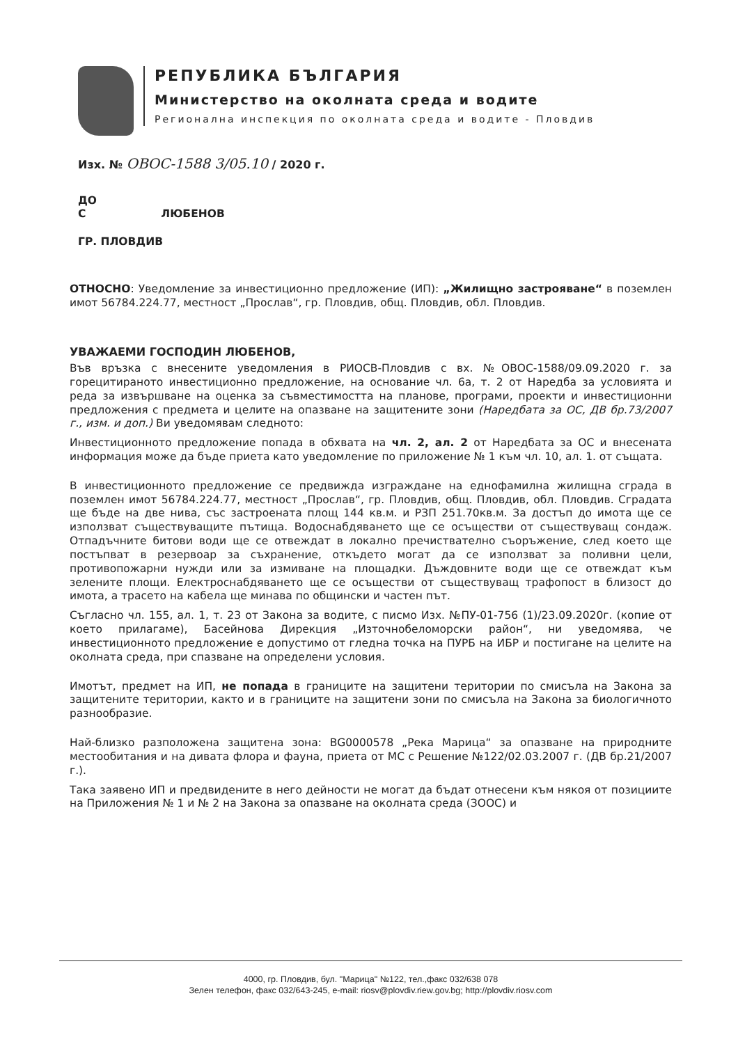РЕПУБЛИКА БЪЛГАРИЯ
Министерство на околната среда и водите
Регионална инспекция по околната среда и водите - Пловдив
Изх. № ОВОС-1588 3/05.10 / 2020 г.
ДО
С ЛЮБЕНОВ
ГР. ПЛОВДИВ
ОТНОСНО: Уведомление за инвестиционно предложение (ИП): „Жилищно застрояване“ в поземлен имот 56784.224.77, местност „Прослав“, гр. Пловдив, общ. Пловдив, обл. Пловдив.
УВАЖАЕМИ ГОСПОДИН ЛЮБЕНОВ,
Във връзка с внесените уведомления в РИОСВ-Пловдив с вх. №ОВОС-1588/09.09.2020 г. за горецитираното инвестиционно предложение, на основание чл. 6а, т. 2 от Наредба за условията и реда за извършване на оценка за съвместимостта на планове, програми, проекти и инвестиционни предложения с предмета и целите на опазване на защитените зони (Наредбата за ОС, ДВ бр.73/2007 г., изм. и доп.) Ви уведомявам следното:
Инвестиционното предложение попада в обхвата на чл. 2, ал. 2 от Наредбата за ОС и внесената информация може да бъде приета като уведомление по приложение № 1 към чл. 10, ал. 1. от същата.
В инвестиционното предложение се предвижда изграждане на еднофамилна жилищна сграда в поземлен имот 56784.224.77, местност „Прослав“, гр. Пловдив, общ. Пловдив, обл. Пловдив. Сградата ще бъде на две нива, със застроената площ 144 кв.м. и РЗП 251.70кв.м. За достъп до имота ще се използват съществуващите пътища. Водоснабдяването ще се осъществи от съществуващ сондаж. Отпадъчните битови води ще се отвеждат в локално пречиствателно съоръжение, след което ще постъпват в резервоар за съхранение, откъдето могат да се използват за поливни цели, противопожарни нужди или за измиване на площадки. Дъждовните води ще се отвеждат към зелените площи. Електроснабдяването ще се осъществи от съществуващ трафопост в близост до имота, а трасето на кабела ще минава по общински и частен път.
Съгласно чл. 155, ал. 1, т. 23 от Закона за водите, с писмо Изх. №ПУ-01-756 (1)/23.09.2020г. (копие от което прилагаме), Басейнова Дирекция „Източнобеломорски район“, ни уведомява, че инвестиционното предложение е допустимо от гледна точка на ПУРБ на ИБР и постигане на целите на околната среда, при спазване на определени условия.
Имотът, предмет на ИП, не попада в границите на защитени територии по смисъла на Закона за защитените територии, както и в границите на защитени зони по смисъла на Закона за биологичното разнообразие.
Най-близко разположена защитена зона: BG0000578 „Река Марица“ за опазване на природните местообитания и на дивата флора и фауна, приета от МС с Решение №122/02.03.2007 г. (ДВ бр.21/2007 г.).
Така заявено ИП и предвидените в него дейности не могат да бъдат отнесени към някоя от позициите на Приложения № 1 и № 2 на Закона за опазване на околната среда (ЗООС) и
4000, гр. Пловдив, бул. "Марица" №122, тел.,факс 032/638 078
Зелен телефон, факс 032/643-245, e-mail: riosv@plovdiv.riew.gov.bg; http://plovdiv.riosv.com